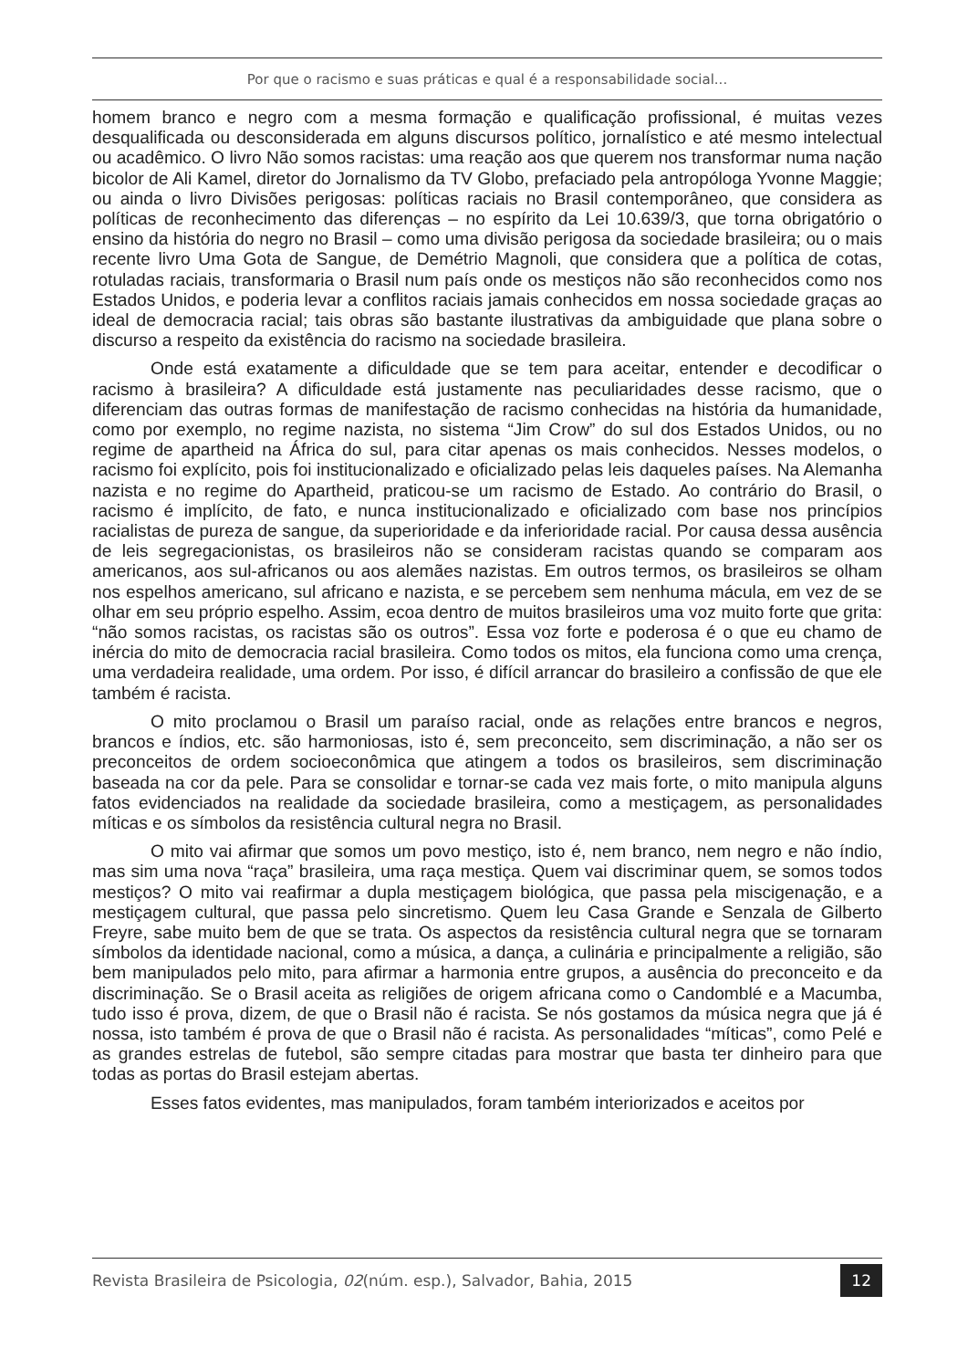Por que o racismo e suas práticas e qual é a responsabilidade social...
homem branco e negro com a mesma formação e qualificação profissional, é muitas vezes desqualificada ou desconsiderada em alguns discursos político, jornalístico e até mesmo intelectual ou acadêmico. O livro Não somos racistas: uma reação aos que querem nos transformar numa nação bicolor de Ali Kamel, diretor do Jornalismo da TV Globo, prefaciado pela antropóloga Yvonne Maggie; ou ainda o livro Divisões perigosas: políticas raciais no Brasil contemporâneo, que considera as políticas de reconhecimento das diferenças – no espírito da Lei 10.639/3, que torna obrigatório o ensino da história do negro no Brasil – como uma divisão perigosa da sociedade brasileira; ou o mais recente livro Uma Gota de Sangue, de Demétrio Magnoli, que considera que a política de cotas, rotuladas raciais, transformaria o Brasil num país onde os mestiços não são reconhecidos como nos Estados Unidos, e poderia levar a conflitos raciais jamais conhecidos em nossa sociedade graças ao ideal de democracia racial; tais obras são bastante ilustrativas da ambiguidade que plana sobre o discurso a respeito da existência do racismo na sociedade brasileira.
Onde está exatamente a dificuldade que se tem para aceitar, entender e decodificar o racismo à brasileira? A dificuldade está justamente nas peculiaridades desse racismo, que o diferenciam das outras formas de manifestação de racismo conhecidas na história da humanidade, como por exemplo, no regime nazista, no sistema “Jim Crow” do sul dos Estados Unidos, ou no regime de apartheid na África do sul, para citar apenas os mais conhecidos. Nesses modelos, o racismo foi explícito, pois foi institucionalizado e oficializado pelas leis daqueles países. Na Alemanha nazista e no regime do Apartheid, praticou-se um racismo de Estado. Ao contrário do Brasil, o racismo é implícito, de fato, e nunca institucionalizado e oficializado com base nos princípios racialistas de pureza de sangue, da superioridade e da inferioridade racial. Por causa dessa ausência de leis segregacionistas, os brasileiros não se consideram racistas quando se comparam aos americanos, aos sul-africanos ou aos alemães nazistas. Em outros termos, os brasileiros se olham nos espelhos americano, sul africano e nazista, e se percebem sem nenhuma mácula, em vez de se olhar em seu próprio espelho. Assim, ecoa dentro de muitos brasileiros uma voz muito forte que grita: “não somos racistas, os racistas são os outros”. Essa voz forte e poderosa é o que eu chamo de inércia do mito de democracia racial brasileira. Como todos os mitos, ela funciona como uma crença, uma verdadeira realidade, uma ordem. Por isso, é difícil arrancar do brasileiro a confissão de que ele também é racista.
O mito proclamou o Brasil um paraíso racial, onde as relações entre brancos e negros, brancos e índios, etc. são harmoniosas, isto é, sem preconceito, sem discriminação, a não ser os preconceitos de ordem socioeconômica que atingem a todos os brasileiros, sem discriminação baseada na cor da pele. Para se consolidar e tornar-se cada vez mais forte, o mito manipula alguns fatos evidenciados na realidade da sociedade brasileira, como a mestiçagem, as personalidades míticas e os símbolos da resistência cultural negra no Brasil.
O mito vai afirmar que somos um povo mestiço, isto é, nem branco, nem negro e não índio, mas sim uma nova “raça” brasileira, uma raça mestiça. Quem vai discriminar quem, se somos todos mestiços? O mito vai reafirmar a dupla mestiçagem biológica, que passa pela miscigenação, e a mestiçagem cultural, que passa pelo sincretismo. Quem leu Casa Grande e Senzala de Gilberto Freyre, sabe muito bem de que se trata. Os aspectos da resistência cultural negra que se tornaram símbolos da identidade nacional, como a música, a dança, a culinária e principalmente a religião, são bem manipulados pelo mito, para afirmar a harmonia entre grupos, a ausência do preconceito e da discriminação. Se o Brasil aceita as religiões de origem africana como o Candomblé e a Macumba, tudo isso é prova, dizem, de que o Brasil não é racista. Se nós gostamos da música negra que já é nossa, isto também é prova de que o Brasil não é racista. As personalidades “míticas”, como Pelé e as grandes estrelas de futebol, são sempre citadas para mostrar que basta ter dinheiro para que todas as portas do Brasil estejam abertas.
Esses fatos evidentes, mas manipulados, foram também interiorizados e aceitos por
Revista Brasileira de Psicologia, 02(núm. esp.), Salvador, Bahia, 2015 12